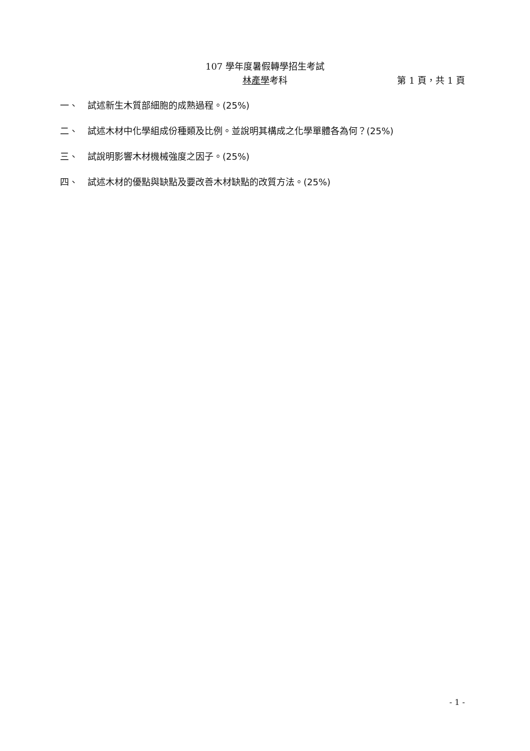107 學年度暑假轉學招生考試
林產學考科
第 1 頁，共 1 頁
一、 試述新生木質部細胞的成熟過程。(25%)
二、 試述木材中化學組成份種類及比例。並說明其構成之化學單體各為何？(25%)
三、 試說明影響木材機械強度之因子。(25%)
四、 試述木材的優點與缺點及要改善木材缺點的改質方法。(25%)
- 1 -